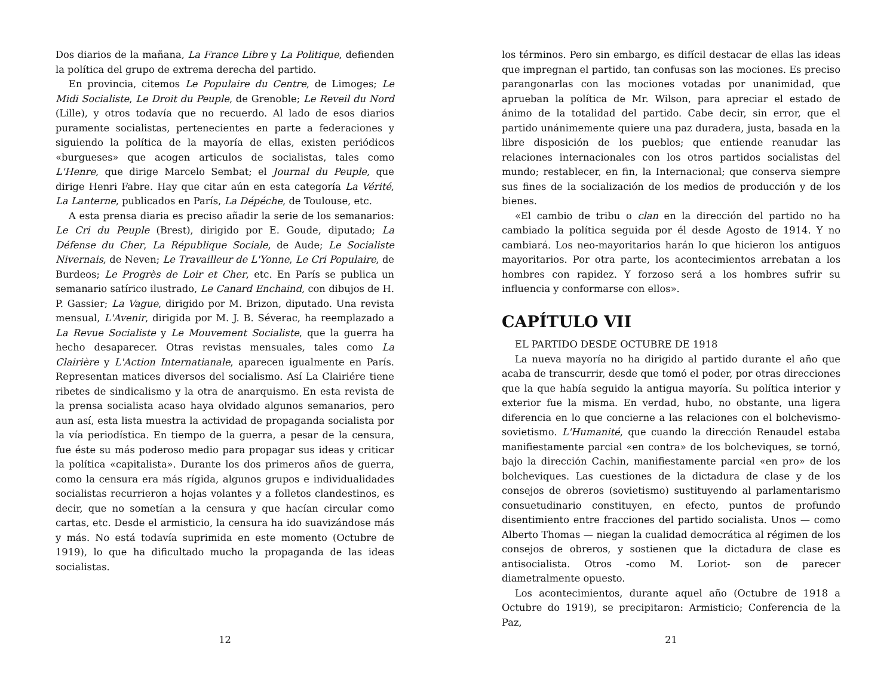Dos diarios de la mañana, La France Libre y La Politique, defienden la política del grupo de extrema derecha del partido.
En provincia, citemos Le Populaire du Centre, de Limoges; Le Midi Socialiste, Le Droit du Peuple, de Grenoble; Le Reveil du Nord (Lille), y otros todavía que no recuerdo. Al lado de esos diarios puramente socialistas, pertenecientes en parte a federaciones y siguiendo la política de la mayoría de ellas, existen periódicos «burgueses» que acogen articulos de socialistas, tales como L'Henre, que dirige Marcelo Sembat; el Journal du Peuple, que dirige Henri Fabre. Hay que citar aún en esta categoría La Vérité, La Lanterne, publicados en París, La Dépéche, de Toulouse, etc.
A esta prensa diaria es preciso añadir la serie de los semanarios: Le Cri du Peuple (Brest), dirigido por E. Goude, diputado; La Défense du Cher, La République Sociale, de Aude; Le Socialiste Nivernais, de Neven; Le Travailleur de L'Yonne, Le Cri Populaire, de Burdeos; Le Progrès de Loir et Cher, etc. En París se publica un semanario satírico ilustrado, Le Canard Enchaind, con dibujos de H. P. Gassier; La Vague, dirigido por M. Brizon, diputado. Una revista mensual, L'Avenir, dirigida por M. J. B. Séverac, ha reemplazado a La Revue Socialiste y Le Mouvement Socialiste, que la guerra ha hecho desaparecer. Otras revistas mensuales, tales como La Clairière y L'Action Internatianale, aparecen igualmente en París. Representan matices diversos del socialismo. Así La Clairiére tiene ribetes de sindicalismo y la otra de anarquismo. En esta revista de la prensa socialista acaso haya olvidado algunos semanarios, pero aun así, esta lista muestra la actividad de propaganda socialista por la vía periodística. En tiempo de la guerra, a pesar de la censura, fue éste su más poderoso medio para propagar sus ideas y criticar la política «capitalista». Durante los dos primeros años de guerra, como la censura era más rígida, algunos grupos e individualidades socialistas recurrieron a hojas volantes y a folletos clandestinos, es decir, que no sometían a la censura y que hacían circular como cartas, etc. Desde el armisticio, la censura ha ido suavizándose más y más. No está todavía suprimida en este momento (Octubre de 1919), lo que ha dificultado mucho la propaganda de las ideas socialistas.
12
los términos. Pero sin embargo, es difícil destacar de ellas las ideas que impregnan el partido, tan confusas son las mociones. Es preciso parangonarlas con las mociones votadas por unanimidad, que aprueban la política de Mr. Wilson, para apreciar el estado de ánimo de la totalidad del partido. Cabe decir, sin error, que el partido unánimemente quiere una paz duradera, justa, basada en la libre disposición de los pueblos; que entiende reanudar las relaciones internacionales con los otros partidos socialistas del mundo; restablecer, en fin, la Internacional; que conserva siempre sus fines de la socialización de los medios de producción y de los bienes.
«El cambio de tribu o clan en la dirección del partido no ha cambiado la política seguida por él desde Agosto de 1914. Y no cambiará. Los neo-mayoritarios harán lo que hicieron los antiguos mayoritarios. Por otra parte, los acontecimientos arrebatan a los hombres con rapidez. Y forzoso será a los hombres sufrir su influencia y conformarse con ellos».
CAPÍTULO VII
EL PARTIDO DESDE OCTUBRE DE 1918
La nueva mayoría no ha dirigido al partido durante el año que acaba de transcurrir, desde que tomó el poder, por otras direcciones que la que había seguido la antigua mayoría. Su política interior y exterior fue la misma. En verdad, hubo, no obstante, una ligera diferencia en lo que concierne a las relaciones con el bolchevismo-sovietismo. L'Humanité, que cuando la dirección Renaudel estaba manifiestamente parcial «en contra» de los bolcheviques, se tornó, bajo la dirección Cachin, manifiestamente parcial «en pro» de los bolcheviques. Las cuestiones de la dictadura de clase y de los consejos de obreros (sovietismo) sustituyendo al parlamentarismo consuetudinario constituyen, en efecto, puntos de profundo disentimiento entre fracciones del partido socialista. Unos — como Alberto Thomas — niegan la cualidad democrática al régimen de los consejos de obreros, y sostienen que la dictadura de clase es antisocialista. Otros -como M. Loriot- son de parecer diametralmente opuesto.
Los acontecimientos, durante aquel año (Octubre de 1918 a Octubre do 1919), se precipitaron: Armisticio; Conferencia de la Paz,
21